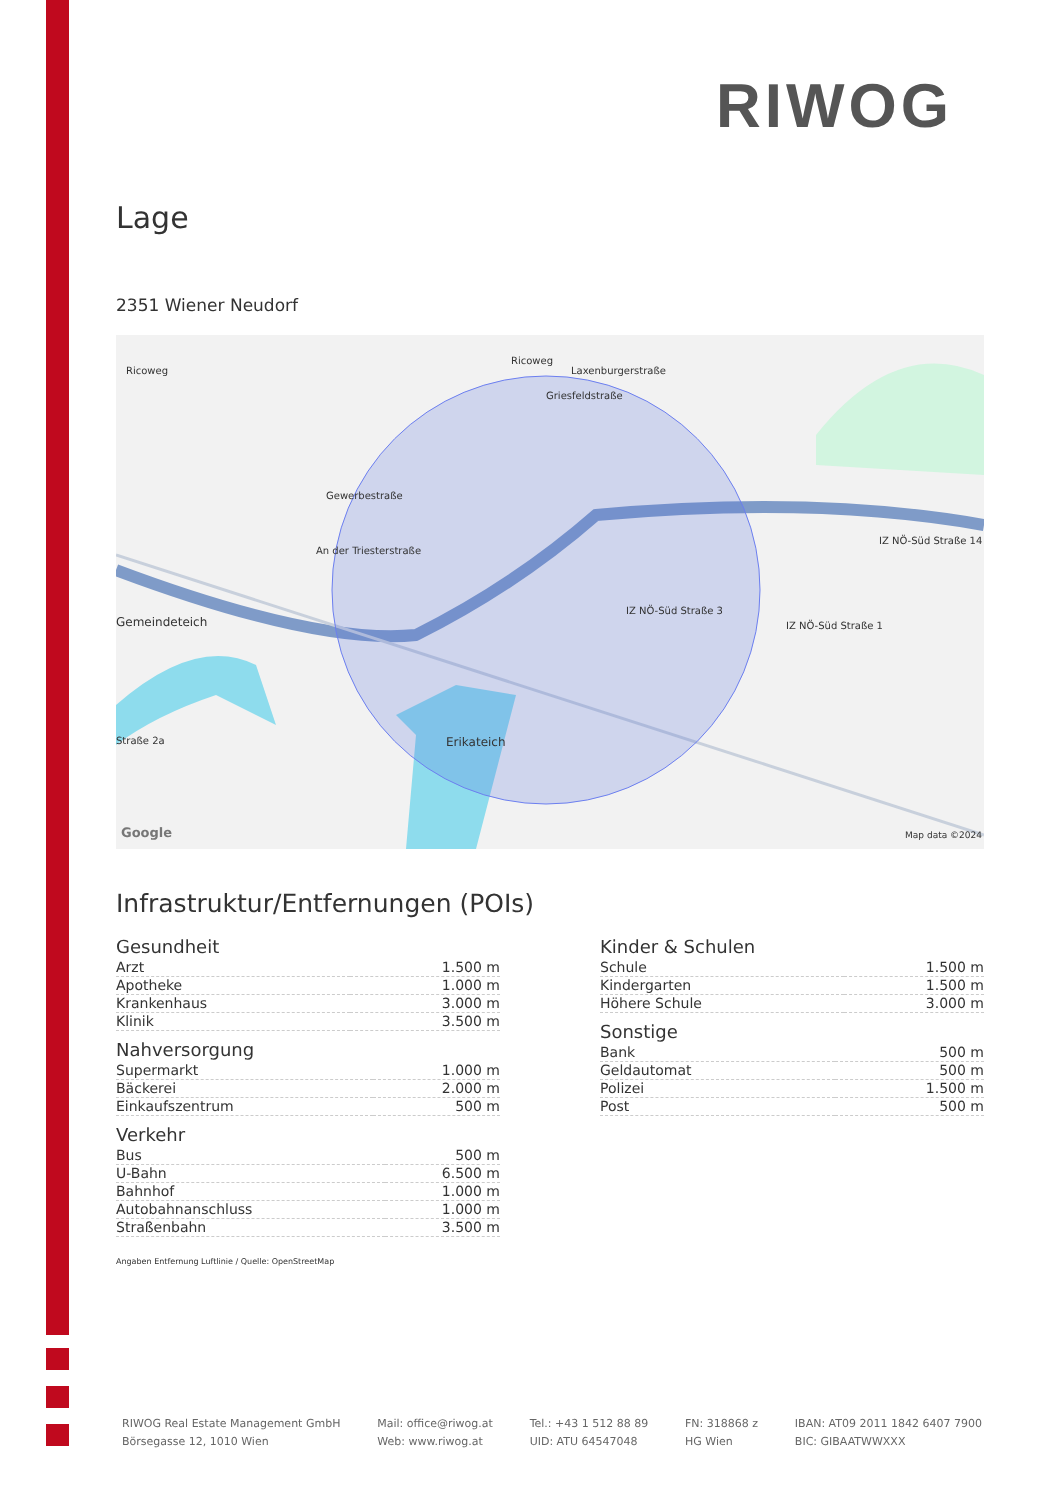RIWOG
Lage
2351 Wiener Neudorf
Ricoweg
Ricoweg
Laxenburgerstraße
Griesfeldstraße
Gewerbestraße
An der Triesterstraße
Gemeindeteich
IZ NÖ-Süd Straße 3
IZ NÖ-Süd Straße 1
Erikateich
IZ NÖ-Süd Straße 14
Straße 2a
Google Map data ©2024
Infrastruktur/Entfernungen (POIs)
Gesundheit
| Arzt | 1.500 m |
| Apotheke | 1.000 m |
| Krankenhaus | 3.000 m |
| Klinik | 3.500 m |
Nahversorgung
| Supermarkt | 1.000 m |
| Bäckerei | 2.000 m |
| Einkaufszentrum | 500 m |
Verkehr
| Bus | 500 m |
| U-Bahn | 6.500 m |
| Bahnhof | 1.000 m |
| Autobahnanschluss | 1.000 m |
| Straßenbahn | 3.500 m |
Angaben Entfernung Luftlinie / Quelle: OpenStreetMap
Kinder & Schulen
| Schule | 1.500 m |
| Kindergarten | 1.500 m |
| Höhere Schule | 3.000 m |
Sonstige
| Bank | 500 m |
| Geldautomat | 500 m |
| Polizei | 1.500 m |
| Post | 500 m |
RIWOG Real Estate Management GmbH
Börsegasse 12, 1010 Wien
Mail: office@riwog.at
Web: www.riwog.at
Tel.: +43 1 512 88 89
UID: ATU 64547048
FN: 318868 z
HG Wien
IBAN: AT09 2011 1842 6407 7900
BIC: GIBAATWWXXX